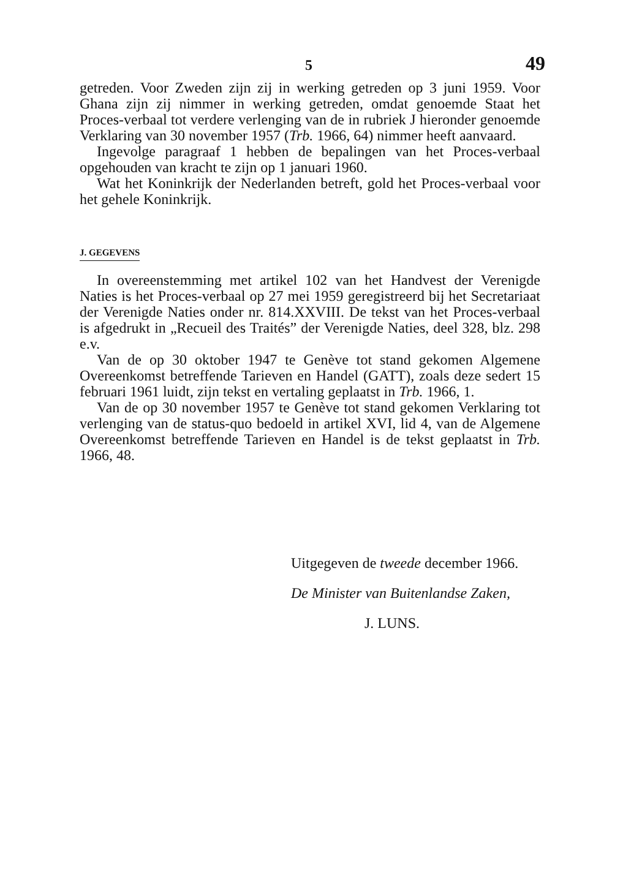5 49
getreden. Voor Zweden zijn zij in werking getreden op 3 juni 1959. Voor Ghana zijn zij nimmer in werking getreden, omdat genoemde Staat het Proces-verbaal tot verdere verlenging van de in rubriek J hieronder genoemde Verklaring van 30 november 1957 (Trb. 1966, 64) nimmer heeft aanvaard.
Ingevolge paragraaf 1 hebben de bepalingen van het Proces-verbaal opgehouden van kracht te zijn op 1 januari 1960.
Wat het Koninkrijk der Nederlanden betreft, gold het Proces-verbaal voor het gehele Koninkrijk.
J. GEGEVENS
In overeenstemming met artikel 102 van het Handvest der Verenigde Naties is het Proces-verbaal op 27 mei 1959 geregistreerd bij het Secretariaat der Verenigde Naties onder nr. 814.XXVIII. De tekst van het Proces-verbaal is afgedrukt in „Recueil des Traités” der Verenigde Naties, deel 328, blz. 298 e.v.
Van de op 30 oktober 1947 te Genève tot stand gekomen Algemene Overeenkomst betreffende Tarieven en Handel (GATT), zoals deze sedert 15 februari 1961 luidt, zijn tekst en vertaling geplaatst in Trb. 1966, 1.
Van de op 30 november 1957 te Genève tot stand gekomen Verklaring tot verlenging van de status-quo bedoeld in artikel XVI, lid 4, van de Algemene Overeenkomst betreffende Tarieven en Handel is de tekst geplaatst in Trb. 1966, 48.
Uitgegeven de tweede december 1966.
De Minister van Buitenlandse Zaken,
J. LUNS.